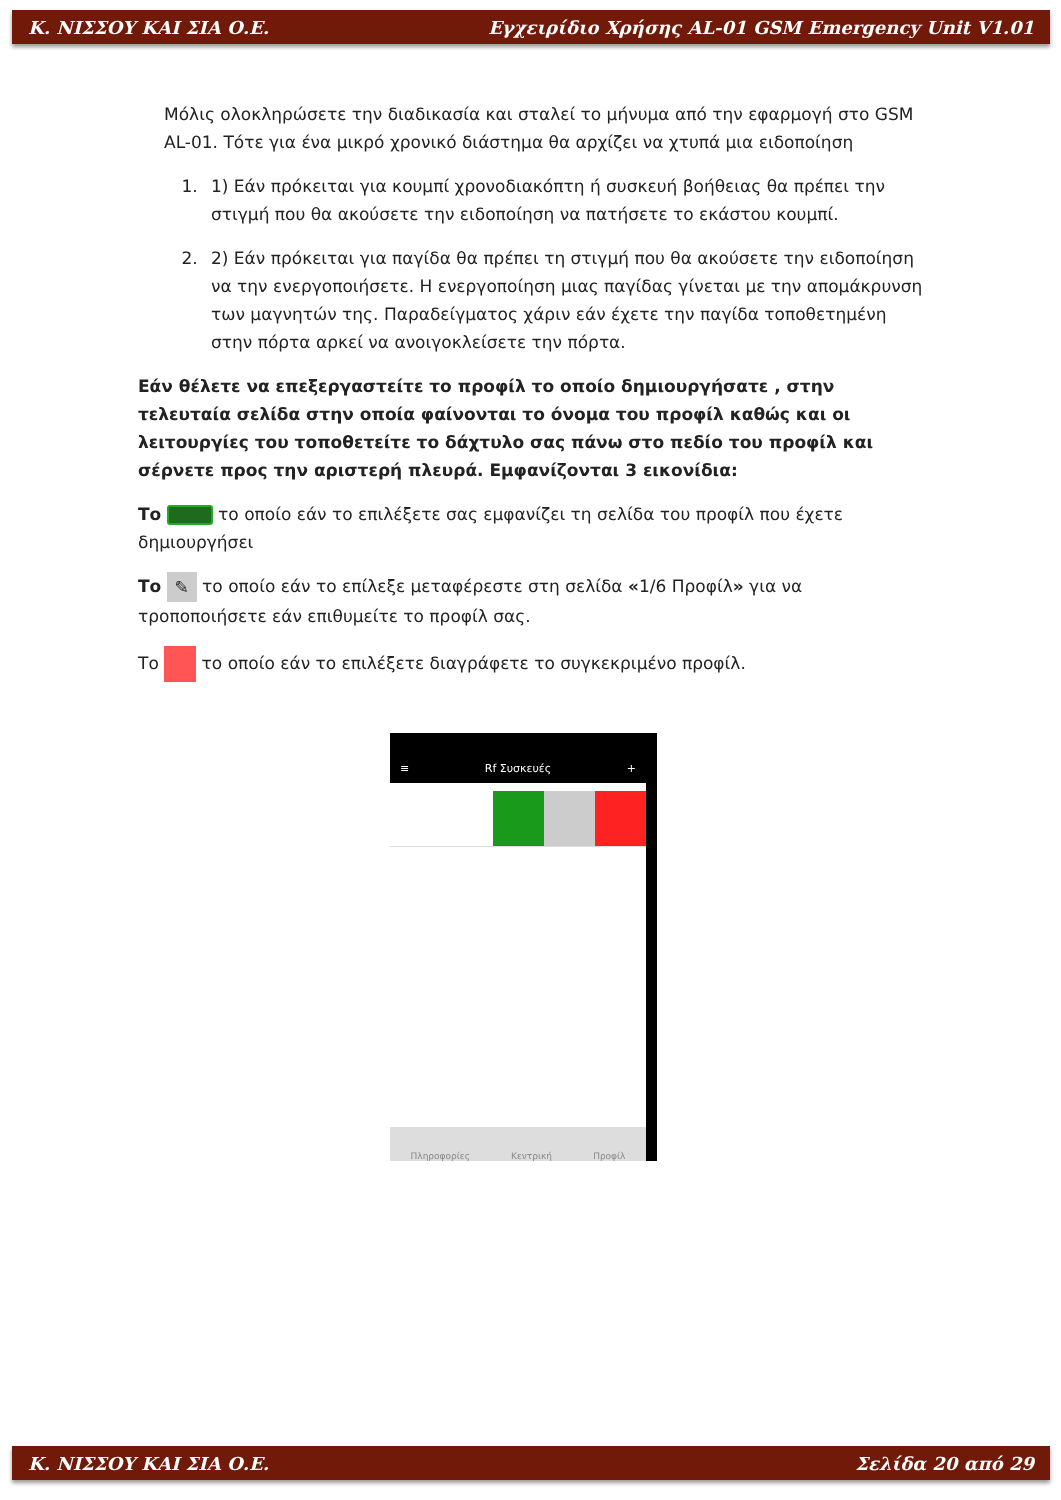Κ. ΝΙΣΣΟΥ ΚΑΙ ΣΙΑ Ο.Ε. Εγχειρίδιο Χρήσης AL-01 GSM Emergency Unit V1.01
Μόλις ολοκληρώσετε την διαδικασία και σταλεί το μήνυμα από την εφαρμογή στο GSM AL-01. Τότε για ένα μικρό χρονικό διάστημα θα αρχίζει να χτυπά μια ειδοποίηση
1. 1) Εάν πρόκειται για κουμπί χρονοδιακόπτη ή συσκευή βοήθειας θα πρέπει την στιγμή που θα ακούσετε την ειδοποίηση να πατήσετε το εκάστου κουμπί.
2. 2) Εάν πρόκειται για παγίδα θα πρέπει τη στιγμή που θα ακούσετε την ειδοποίηση να την ενεργοποιήσετε. Η ενεργοποίηση μιας παγίδας γίνεται με την απομάκρυνση των μαγνητών της. Παραδείγματος χάριν εάν έχετε την παγίδα τοποθετημένη στην πόρτα αρκεί να ανοιγοκλείσετε την πόρτα.
Εάν θέλετε να επεξεργαστείτε το προφίλ το οποίο δημιουργήσατε , στην τελευταία σελίδα στην οποία φαίνονται το όνομα του προφίλ καθώς και οι λειτουργίες του τοποθετείτε το δάχτυλο σας πάνω στο πεδίο του προφίλ και σέρνετε προς την αριστερή πλευρά. Εμφανίζονται 3 εικονίδια:
Το το οποίο εάν το επιλέξετε σας εμφανίζει τη σελίδα του προφίλ που έχετε δημιουργήσει
Το ✎ το οποίο εάν το επίλεξε μεταφέρεστε στη σελίδα «1/6 Προφίλ» για να τροποποιήσετε εάν επιθυμείτε το προφίλ σας.
Το το οποίο εάν το επιλέξετε διαγράφετε το συγκεκριμένο προφίλ.
≡ Rf Συσκευές +
Πληροφορίες Κεντρική Προφίλ
Κ. ΝΙΣΣΟΥ ΚΑΙ ΣΙΑ Ο.Ε. Σελίδα 20 από 29